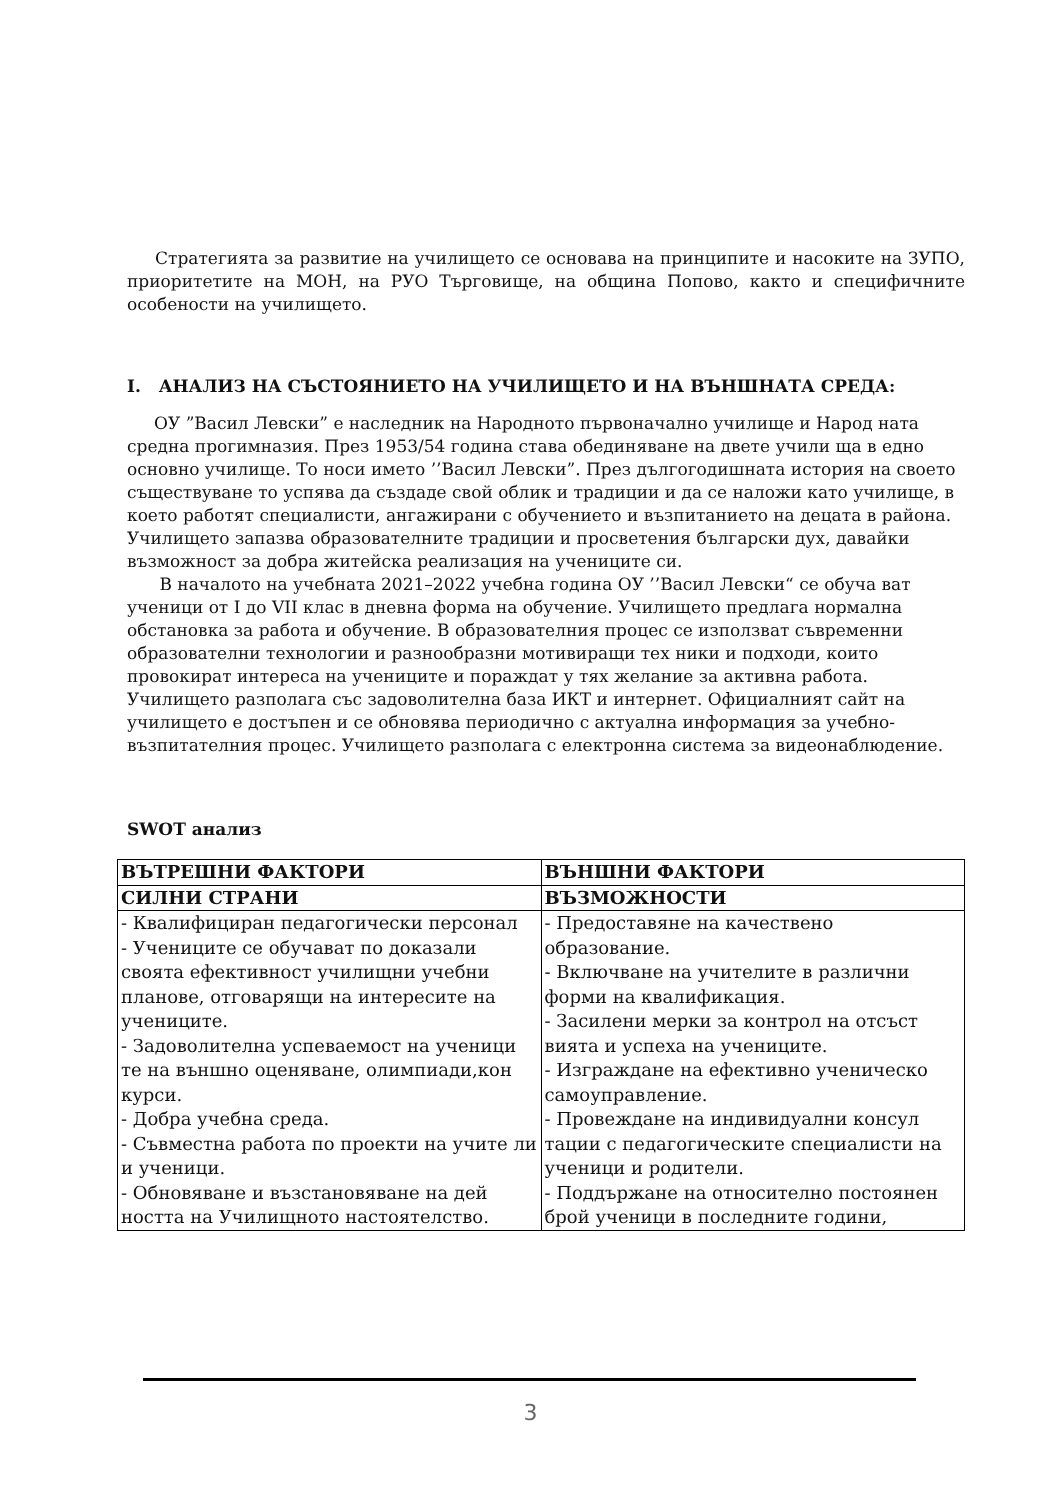Стратегията за развитие на училището се основава на принципите и насоките на ЗУПО, приоритетите на МОН, на РУО Търговище, на община Попово, както и специфичните особености на училището.
I. АНАЛИЗ НА СЪСТОЯНИЕТО НА УЧИЛИЩЕТО И НА ВЪНШНАТА СРЕДА:
ОУ ”Васил Левски” е наследник на Народното първоначално училище и Народ ната средна прогимназия. През 1953/54 година става обединяване на двете учили ща в едно основно училище. То носи името ’’Васил Левски”. През дългогодишната история на своето съществуване то успява да създаде свой облик и традиции и да се наложи като училище, в което работят специалисти, ангажирани с обучението и възпитанието на децата в района. Училището запазва образователните традиции и просветения български дух, давайки възможност за добра житейска реализация на учениците си.
В началото на учебната 2021–2022 учебна година ОУ ’’Васил Левски“ се обуча ват ученици от I до VII клас в дневна форма на обучение. Училището предлага нормална обстановка за работа и обучение. В образователния процес се използват съвременни образователни технологии и разнообразни мотивиращи тех ники и подходи, които провокират интереса на учениците и пораждат у тях желание за активна работа. Училището разполага със задоволителна база ИКТ и интернет. Официалният сайт на училището е достъпен и се обновява периодично с актуална информация за учебно-възпитателния процес. Училището разполага с електронна система за видеонаблюдение.
SWOT анализ
| ВЪТРЕШНИ ФАКТОРИ | ВЪНШНИ ФАКТОРИ |
| --- | --- |
| СИЛНИ СТРАНИ | ВЪЗМОЖНОСТИ |
| - Квалифициран педагогически персонал - Учениците се обучават по доказали своята ефективност училищни учебни планове, отговарящи на интересите на учениците. - Задоволителна успеваемост на ученици те на външно оценяване, олимпиади,кон курси. - Добра учебна среда. - Съвместна работа по проекти на учите ли и ученици. - Обновяване и възстановяване на дей ността на Училищното настоятелство. | - Предоставяне на качествено образование. - Включване на учителите в различни форми на квалификация. - Засилени мерки за контрол на отсъст вията и успеха на учениците. - Изграждане на ефективно ученическо самоуправление. - Провеждане на индивидуални консул тации с педагогическите специалисти на ученици и родители. - Поддържане на относително постоянен брой ученици в последните години, |
3